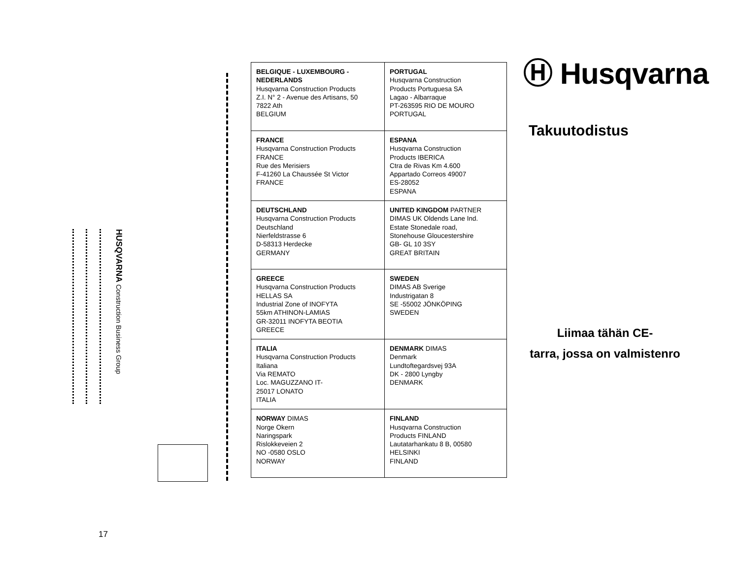HUSQVARNA Construction Business Group
| BELGIQUE - LUXEMBOURG - NEDERLANDS Husqvarna Construction Products Z.I. N° 2 - Avenue des Artisans, 50 7822 Ath BELGIUM | PORTUGAL Husqvarna Construction Products Portuguesa SA Lagao - Albarraque PT-263595 RIO DE MOURO PORTUGAL |
| FRANCE Husqvarna Construction Products FRANCE Rue des Merisiers F-41260 La Chaussée St Victor FRANCE | ESPANA Husqvarna Construction Products IBERICA Ctra de Rivas Km 4.600 Appartado Correos 49007 ES-28052 ESPANA |
| DEUTSCHLAND Husqvarna Construction Products Deutschland Nierfeldstrasse 6 D-58313 Herdecke GERMANY | UNITED KINGDOM PARTNER DIMAS UK Oldends Lane Ind. Estate Stonedale road, Stonehouse Gloucestershire GB- GL 10 3SY GREAT BRITAIN |
| GREECE Husqvarna Construction Products HELLAS SA Industrial Zone of INOFYTA 55km ATHINON-LAMIAS GR-32011 INOFYTA BEOTIA GREECE | SWEDEN DIMAS AB Sverige Industrigatan 8 SE -55002 JÖNKÖPING SWEDEN |
| ITALIA Husqvarna Construction Products Italiana Via REMATO Loc. MAGUZZANO IT- 25017 LONATO ITALIA | DENMARK DIMAS Denmark Lundtoftegardsvej 93A DK - 2800 Lyngby DENMARK |
| NORWAY DIMAS Norge Okern Naringspark Rislokkeveien 2 NO -0580 OSLO NORWAY | FINLAND Husqvarna Construction Products FINLAND Lautatarhankatu 8 B, 00580 HELSINKI FINLAND |
Ⓗ Husqvarna
Takuutodistus
Liimaa tähän CE-
tarra, jossa on valmistenro
17